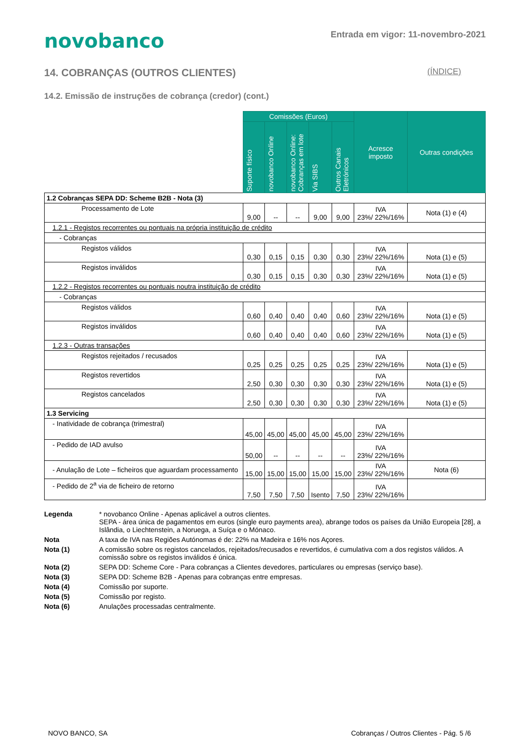novobanco
Entrada em vigor: 11-novembro-2021
14. COBRANÇAS (OUTROS CLIENTES) (ÍNDICE)
14.2. Emissão de instruções de cobrança (credor) (cont.)
| | Comissões (Euros) | | | | | Acresce imposto | Outras condições |
| --- | --- | --- | --- | --- | --- | --- | --- |
| | Suporte físico | novobanco Online | novobanco Online: Cobranças em lote | Via SIBS | Outros Canais Eletrónicos | | |
| 1.2 Cobranças SEPA DD: Scheme B2B - Nota (3) | | | | | | | |
| Processamento de Lote | 9,00 | -- | -- | 9,00 | 9,00 | IVA 23%/ 22%/16% | Nota (1) e (4) |
| 1.2.1 - Registos recorrentes ou pontuais na própria instituição de crédito | | | | | | | |
| - Cobranças | | | | | | | |
| Registos válidos | 0,30 | 0,15 | 0,15 | 0,30 | 0,30 | IVA 23%/ 22%/16% | Nota (1) e (5) |
| Registos inválidos | 0,30 | 0,15 | 0,15 | 0,30 | 0,30 | IVA 23%/ 22%/16% | Nota (1) e (5) |
| 1.2.2 - Registos recorrentes ou pontuais noutra instituição de crédito | | | | | | | |
| - Cobranças | | | | | | | |
| Registos válidos | 0,60 | 0,40 | 0,40 | 0,40 | 0,60 | IVA 23%/ 22%/16% | Nota (1) e (5) |
| Registos inválidos | 0,60 | 0,40 | 0,40 | 0,40 | 0,60 | IVA 23%/ 22%/16% | Nota (1) e (5) |
| 1.2.3 - Outras transações | | | | | | | |
| Registos rejeitados / recusados | 0,25 | 0,25 | 0,25 | 0,25 | 0,25 | IVA 23%/ 22%/16% | Nota (1) e (5) |
| Registos revertidos | 2,50 | 0,30 | 0,30 | 0,30 | 0,30 | IVA 23%/ 22%/16% | Nota (1) e (5) |
| Registos cancelados | 2,50 | 0,30 | 0,30 | 0,30 | 0,30 | IVA 23%/ 22%/16% | Nota (1) e (5) |
| 1.3 Servicing | | | | | | | |
| - Inatividade de cobrança (trimestral) | 45,00 | 45,00 | 45,00 | 45,00 | 45,00 | IVA 23%/ 22%/16% | |
| - Pedido de IAD avulso | 50,00 | -- | -- | -- | -- | IVA 23%/ 22%/16% | |
| - Anulação de Lote – ficheiros que aguardam processamento | 15,00 | 15,00 | 15,00 | 15,00 | 15,00 | IVA 23%/ 22%/16% | Nota (6) |
| - Pedido de 2<sup>a</sup> via de ficheiro de retorno | 7,50 | 7,50 | 7,50 | Isento | 7,50 | IVA 23%/ 22%/16% | |
Legenda * novobanco Online - Apenas aplicável a outros clientes.
SEPA - área única de pagamentos em euros (single euro payments area), abrange todos os países da União Europeia [28], a Islândia, o Liechtenstein, a Noruega, a Suíça e o Mónaco.
Nota A taxa de IVA nas Regiões Autónomas é de: 22% na Madeira e 16% nos Açores.
Nota (1) A comissão sobre os registos cancelados, rejeitados/recusados e revertidos, é cumulativa com a dos registos válidos. A comissão sobre os registos inválidos é única.
Nota (2) SEPA DD: Scheme Core - Para cobranças a Clientes devedores, particulares ou empresas (serviço base).
Nota (3) SEPA DD: Scheme B2B - Apenas para cobranças entre empresas.
Nota (4) Comissão por suporte.
Nota (5) Comissão por registo.
Nota (6) Anulações processadas centralmente.
NOVO BANCO, SA Cobranças / Outros Clientes - Pág. 5 /6